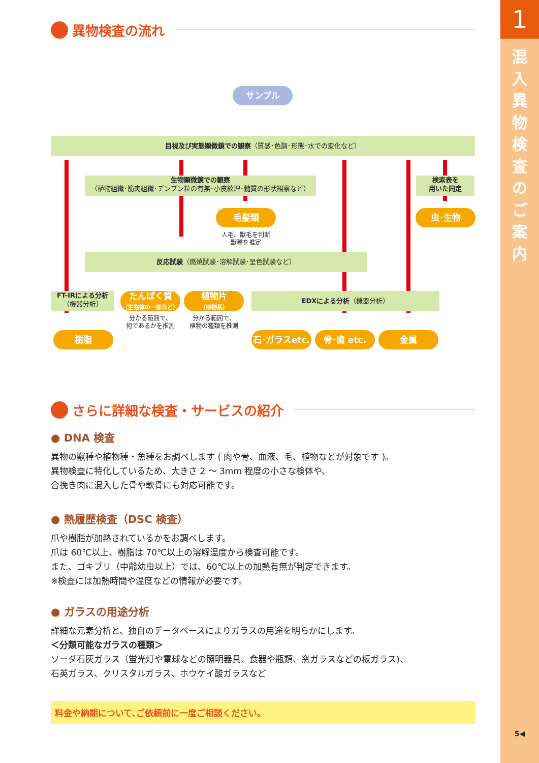1
混入異物検査のご案内
5◀
異物検査の流れ
サンプル
目視及び実態顕微鏡での観察（質感･色調･形態･水での変化など）
生物顕微鏡での観察
（植物組織･筋肉組織･デンプン粒の有無･小皮紋理･髄質の形状観察など）
検索表を
用いた同定
毛髪類 虫･生物
人毛、獣毛を判断
獣種を推定
反応試験（燃焼試験･溶解試験･呈色試験など）
FT-IRによる分析
（機器分析）
たんぱく質
（生物体の一部など）
植物片
（植物系）
EDXによる分析（機器分析）
分かる範囲で、
何であるかを推測
分かる範囲で、
植物の種類を推測
樹脂
石･ガラスetc.
骨･歯 etc. 金属
さらに詳細な検査・サービスの紹介
● DNA 検査
異物の獣種や植物種・魚種をお調べします ( 肉や骨、血液、毛、植物などが対象です )。
異物検査に特化しているため、大きさ 2 ～ 3mm 程度の小さな検体や、
合挽き肉に混入した骨や軟骨にも対応可能です。
● 熱履歴検査（DSC 検査）
爪や樹脂が加熱されているかをお調べします。
爪は 60℃以上、樹脂は 70℃以上の溶解温度から検査可能です。
また、ゴキブリ（中齢幼虫以上）では、60℃以上の加熱有無が判定できます。
※検査には加熱時間や温度などの情報が必要です。
● ガラスの用途分析
詳細な元素分析と、独自のデータベースによりガラスの用途を明らかにします。
＜分類可能なガラスの種類＞
ソーダ石灰ガラス（蛍光灯や電球などの照明器具、食器や瓶類、窓ガラスなどの板ガラス)、
石英ガラス、クリスタルガラス、ホウケイ酸ガラスなど
料金や納期について､ご依頼前に一度ご相談ください。